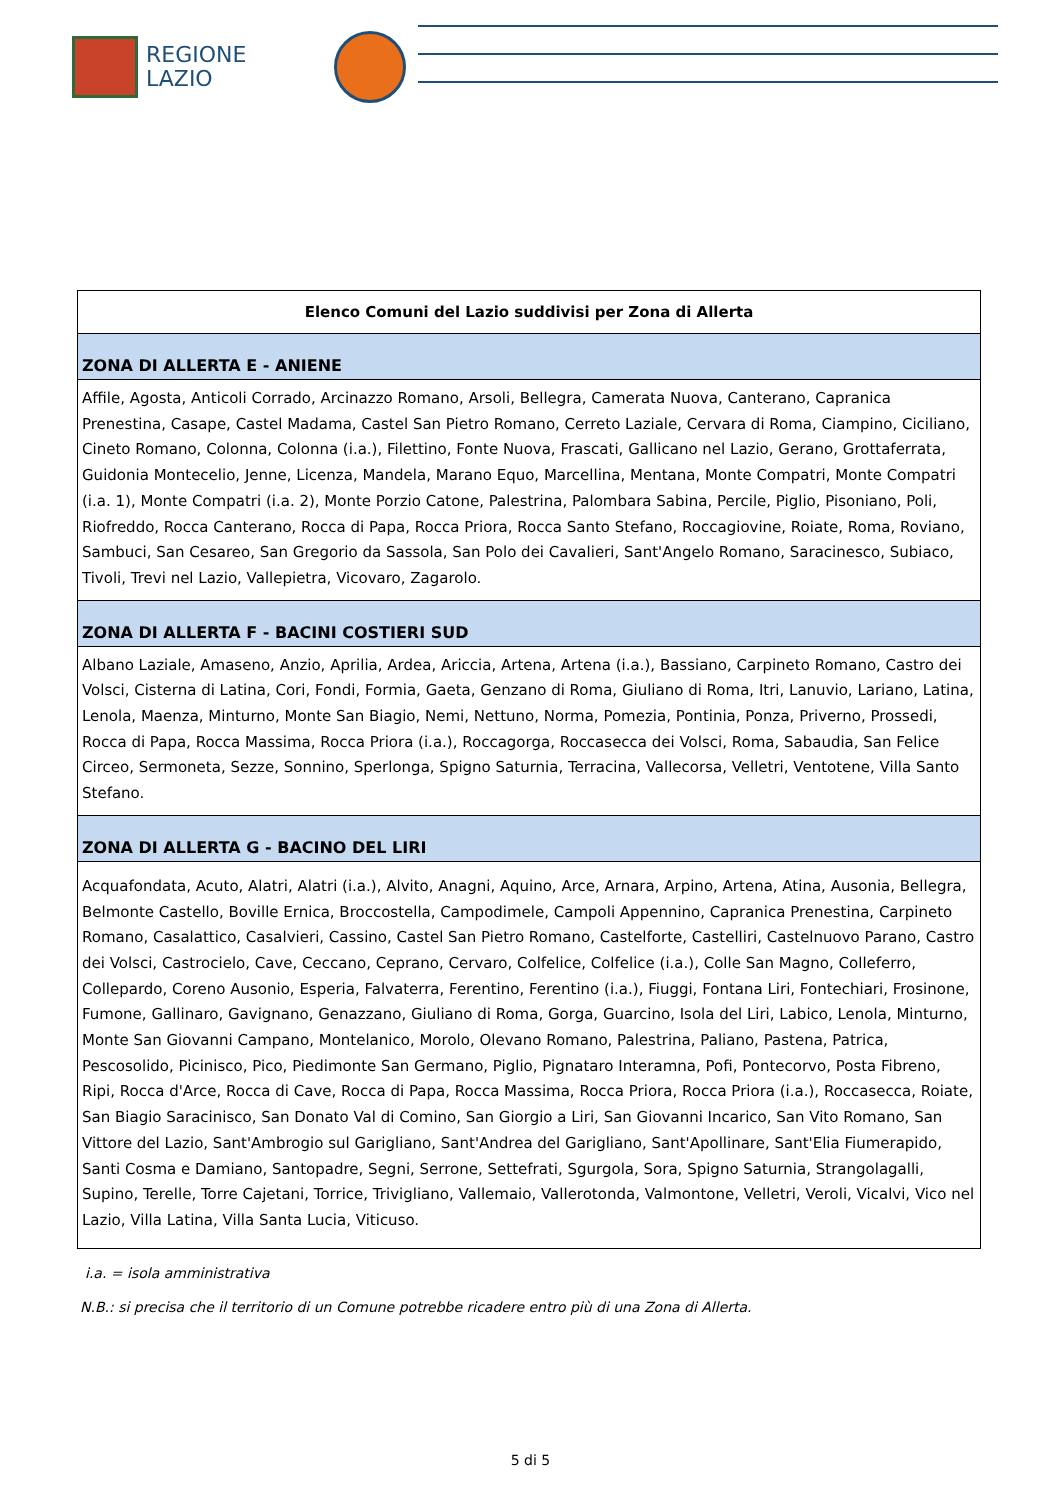REGIONE
LAZIO
| Elenco Comuni del Lazio suddivisi per Zona di Allerta |
| --- |
| ZONA DI ALLERTA E - ANIENE |
| Affile, Agosta, Anticoli Corrado, Arcinazzo Romano, Arsoli, Bellegra, Camerata Nuova, Canterano, Capranica Prenestina, Casape, Castel Madama, Castel San Pietro Romano, Cerreto Laziale, Cervara di Roma, Ciampino, Ciciliano, Cineto Romano, Colonna, Colonna (i.a.), Filettino, Fonte Nuova, Frascati, Gallicano nel Lazio, Gerano, Grottaferrata, Guidonia Montecelio, Jenne, Licenza, Mandela, Marano Equo, Marcellina, Mentana, Monte Compatri, Monte Compatri (i.a. 1), Monte Compatri (i.a. 2), Monte Porzio Catone, Palestrina, Palombara Sabina, Percile, Piglio, Pisoniano, Poli, Riofreddo, Rocca Canterano, Rocca di Papa, Rocca Priora, Rocca Santo Stefano, Roccagiovine, Roiate, Roma, Roviano, Sambuci, San Cesareo, San Gregorio da Sassola, San Polo dei Cavalieri, Sant'Angelo Romano, Saracinesco, Subiaco, Tivoli, Trevi nel Lazio, Vallepietra, Vicovaro, Zagarolo. |
| ZONA DI ALLERTA F - BACINI COSTIERI SUD |
| Albano Laziale, Amaseno, Anzio, Aprilia, Ardea, Ariccia, Artena, Artena (i.a.), Bassiano, Carpineto Romano, Castro dei Volsci, Cisterna di Latina, Cori, Fondi, Formia, Gaeta, Genzano di Roma, Giuliano di Roma, Itri, Lanuvio, Lariano, Latina, Lenola, Maenza, Minturno, Monte San Biagio, Nemi, Nettuno, Norma, Pomezia, Pontinia, Ponza, Priverno, Prossedi, Rocca di Papa, Rocca Massima, Rocca Priora (i.a.), Roccagorga, Roccasecca dei Volsci, Roma, Sabaudia, San Felice Circeo, Sermoneta, Sezze, Sonnino, Sperlonga, Spigno Saturnia, Terracina, Vallecorsa, Velletri, Ventotene, Villa Santo Stefano. |
| ZONA DI ALLERTA G - BACINO DEL LIRI |
| Acquafondata, Acuto, Alatri, Alatri (i.a.), Alvito, Anagni, Aquino, Arce, Arnara, Arpino, Artena, Atina, Ausonia, Bellegra, Belmonte Castello, Boville Ernica, Broccostella, Campodimele, Campoli Appennino, Capranica Prenestina, Carpineto Romano, Casalattico, Casalvieri, Cassino, Castel San Pietro Romano, Castelforte, Castelliri, Castelnuovo Parano, Castro dei Volsci, Castrocielo, Cave, Ceccano, Ceprano, Cervaro, Colfelice, Colfelice (i.a.), Colle San Magno, Colleferro, Collepardo, Coreno Ausonio, Esperia, Falvaterra, Ferentino, Ferentino (i.a.), Fiuggi, Fontana Liri, Fontechiari, Frosinone, Fumone, Gallinaro, Gavignano, Genazzano, Giuliano di Roma, Gorga, Guarcino, Isola del Liri, Labico, Lenola, Minturno, Monte San Giovanni Campano, Montelanico, Morolo, Olevano Romano, Palestrina, Paliano, Pastena, Patrica, Pescosolido, Picinisco, Pico, Piedimonte San Germano, Piglio, Pignataro Interamna, Pofi, Pontecorvo, Posta Fibreno, Ripi, Rocca d'Arce, Rocca di Cave, Rocca di Papa, Rocca Massima, Rocca Priora, Rocca Priora (i.a.), Roccasecca, Roiate, San Biagio Saracinisco, San Donato Val di Comino, San Giorgio a Liri, San Giovanni Incarico, San Vito Romano, San Vittore del Lazio, Sant'Ambrogio sul Garigliano, Sant'Andrea del Garigliano, Sant'Apollinare, Sant'Elia Fiumerapido, Santi Cosma e Damiano, Santopadre, Segni, Serrone, Settefrati, Sgurgola, Sora, Spigno Saturnia, Strangolagalli, Supino, Terelle, Torre Cajetani, Torrice, Trivigliano, Vallemaio, Vallerotonda, Valmontone, Velletri, Veroli, Vicalvi, Vico nel Lazio, Villa Latina, Villa Santa Lucia, Viticuso. |
i.a. = isola amministrativa
N.B.: si precisa che il territorio di un Comune potrebbe ricadere entro più di una Zona di Allerta.
5 di 5